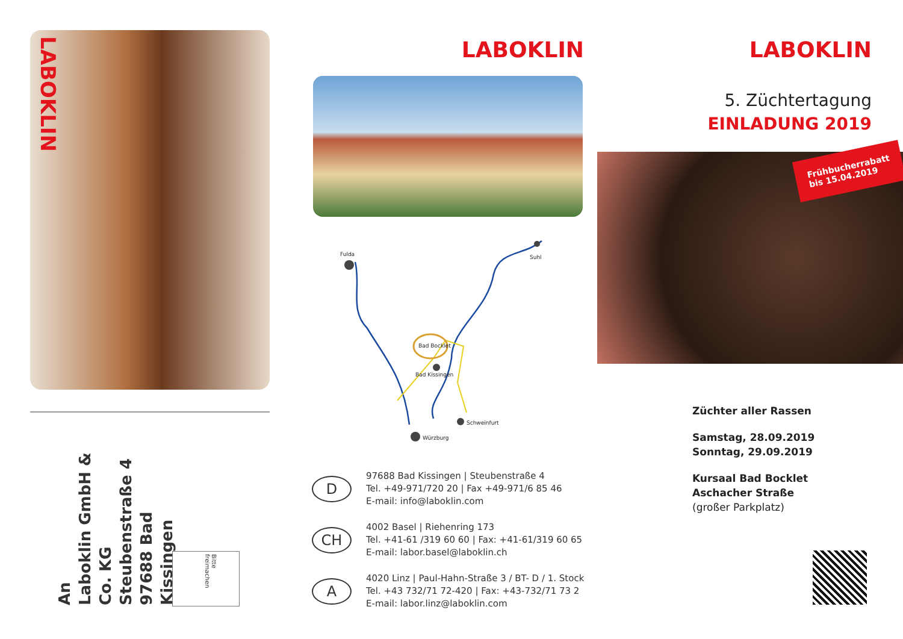LABOKLIN
An
Laboklin GmbH & Co. KG
Steubenstraße 4
97688 Bad Kissingen
Bitte freimachen
LABOKLIN
Fulda
Suhl
Bad Bocklet
Bad Kissingen
Schweinfurt
Würzburg
D
97688 Bad Kissingen | Steubenstraße 4
Tel. +49-971/720 20 | Fax +49-971/6 85 46
E-mail: info@laboklin.com
CH
4002 Basel | Riehenring 173
Tel. +41-61 /319 60 60 | Fax: +41-61/319 60 65
E-mail: labor.basel@laboklin.ch
A
4020 Linz | Paul-Hahn-Straße 3 / BT- D / 1. Stock
Tel. +43 732/71 72-420 | Fax: +43-732/71 73 2
E-mail: labor.linz@laboklin.com
LABOKLIN
5. Züchtertagung
EINLADUNG 2019
Frühbucherrabatt
bis 15.04.2019
Züchter aller Rassen
Samstag, 28.09.2019
Sonntag, 29.09.2019
Kursaal Bad Bocklet
Aschacher Straße
(großer Parkplatz)